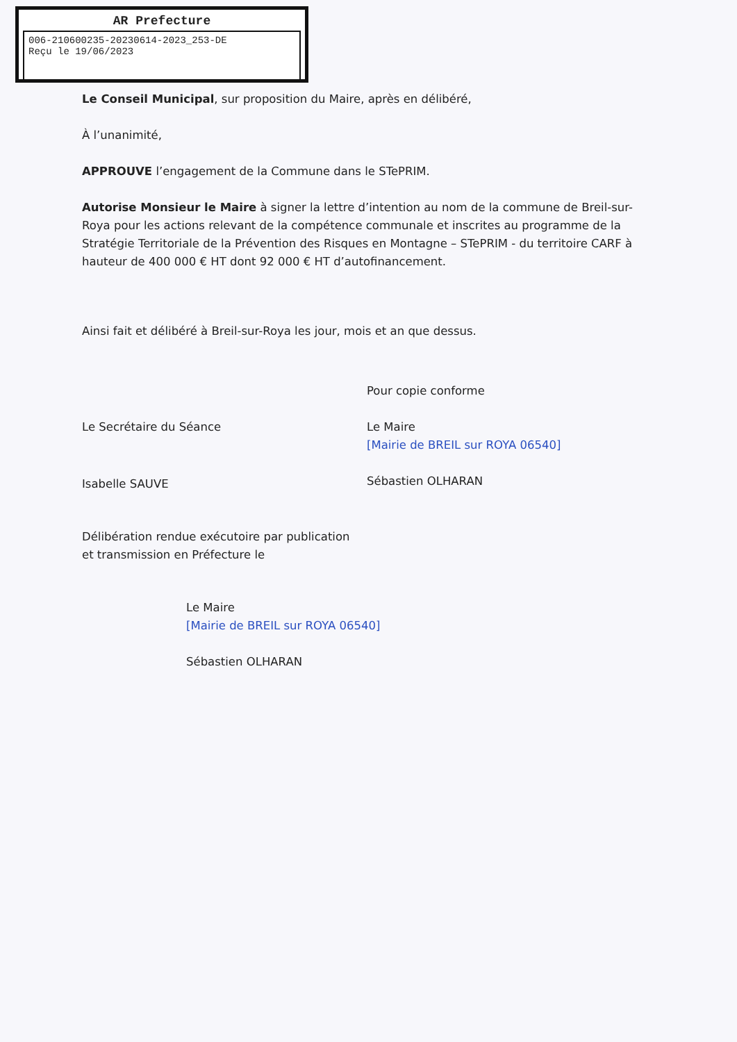AR Prefecture
006-210600235-20230614-2023_253-DE
Reçu le 19/06/2023
Le Conseil Municipal, sur proposition du Maire, après en délibéré,
À l’unanimité,
APPROUVE l’engagement de la Commune dans le STePRIM.
Autorise Monsieur le Maire à signer la lettre d’intention au nom de la commune de Breil-sur-Roya pour les actions relevant de la compétence communale et inscrites au programme de la Stratégie Territoriale de la Prévention des Risques en Montagne – STePRIM - du territoire CARF à hauteur de 400 000 € HT dont 92 000 € HT d’autofinancement.
Ainsi fait et délibéré à Breil-sur-Roya les jour, mois et an que dessus.
Le Secrétaire du Séance
Isabelle SAUVE
Pour copie conforme
Le Maire
[Mairie de BREIL sur ROYA 06540]
Sébastien OLHARAN
Délibération rendue exécutoire par publication
et transmission en Préfecture le
Le Maire
[Mairie de BREIL sur ROYA 06540]
Sébastien OLHARAN